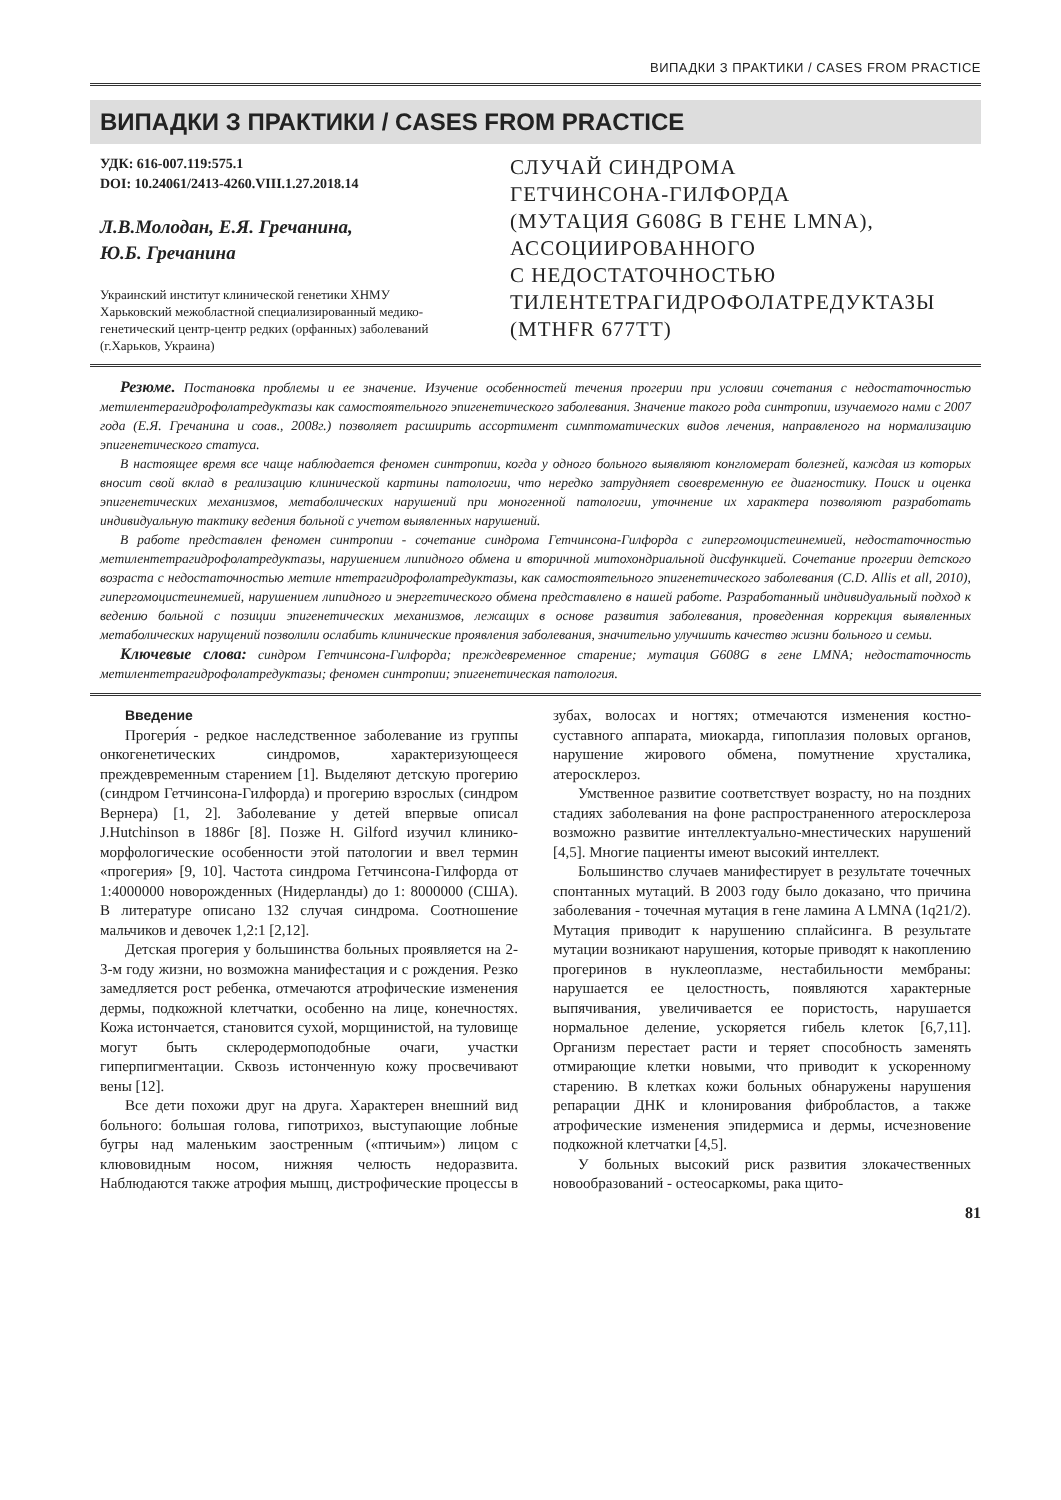ВИПАДКИ З ПРАКТИКИ / CASES FROM PRACTICE
ВИПАДКИ З ПРАКТИКИ / CASES FROM PRACTICE
УДК: 616-007.119:575.1
DOI: 10.24061/2413-4260.VIII.1.27.2018.14
Л.В.Молодан, Е.Я. Гречанина,
Ю.Б. Гречанина
Украинский институт клинической генетики ХНМУ
Харьковский межобластной специализированный медико-генетический центр-центр редких (орфанных) заболеваний
(г.Харьков, Украина)
СЛУЧАЙ СИНДРОМА
ГЕТЧИНСОНА-ГИЛФОРДА
(МУТАЦИЯ G608G В ГЕНЕ LMNA),
АССОЦИИРОВАННОГО
С НЕДОСТАТОЧНОСТЬЮ
ТИЛЕНТЕТРАГИДРОФОЛАТРЕДУКТАЗЫ
(MTHFR 677TT)
Резюме. Постановка проблемы и ее значение. Изучение особенностей течения прогерии при условии сочетания с недостаточностью метилентерагидрофолатредуктазы как самостоятельного эпигенетического заболевания. Значение такого рода синтропии, изучаемого нами с 2007 года (Е.Я. Гречанина и соав., 2008г.) позволяет расширить ассортимент симптоматических видов лечения, направленого на нормализацию эпигенетического статуса.
В настоящее время все чаще наблюдается феномен синтропии, когда у одного больного выявляют конгломерат болезней, каждая из которых вносит свой вклад в реализацию клинической картины патологии, что нередко затрудняет своевременную ее диагностику. Поиск и оценка эпигенетических механизмов, метаболических нарушений при моногенной патологии, уточнение их характера позволяют разработать индивидуальную тактику ведения больной с учетом выявленных нарушений.
В работе представлен феномен синтропии - сочетание синдрома Гетчинсона-Гилфорда с гипергомоцистеинемией, недостаточностью метилентетрагидрофолатредуктазы, нарушением липидного обмена и вторичной митохондриальной дисфункцией. Сочетание прогерии детского возраста с недостаточностью метиле нтетрагидрофолатредуктазы, как самостоятельного эпигенетического заболевания (C.D. Allis et all, 2010), гипергомоцистеинемией, нарушением липидного и энергетического обмена представлено в нашей работе. Разработанный индивидуальный подход к ведению больной с позиции эпигенетических механизмов, лежащих в основе развития заболевания, проведенная коррекция выявленных метаболических нарущений позволили ослабить клинические проявления заболевания, значительно улучшить качество жизни больного и семьи.
Ключевые слова: синдром Гетчинсона-Гилфорда; преждевременное старение; мутация G608G в гене LMNA; недостаточность метилентетрагидрофолатредуктазы; феномен синтропии; эпигенетическая патология.
Введение
Прогери́я - редкое наследственное заболевание из группы онкогенетических синдромов, характеризующееся преждевременным старением [1]. Выделяют детскую прогерию (синдром Гетчинсона-Гилфорда) и прогерию взрослых (синдром Вернера) [1, 2]. Заболевание у детей впервые описал J.Hutchinson в 1886г [8]. Позже H. Gilford изучил клинико-морфологические особенности этой патологии и ввел термин «прогерия» [9, 10]. Частота синдрома Гетчинсона-Гилфорда от 1:4000000 новорожденных (Нидерланды) до 1: 8000000 (США). В литературе описано 132 случая синдрома. Соотношение мальчиков и девочек 1,2:1 [2,12].
Детская прогерия у большинства больных проявляется на 2-3-м году жизни, но возможна манифестация и с рождения. Резко замедляется рост ребенка, отмечаются атрофические изменения дермы, подкожной клетчатки, особенно на лице, конечностях. Кожа истончается, становится сухой, морщинистой, на туловище могут быть склеродермоподобные очаги, участки гиперпигментации. Сквозь истонченную кожу просвечивают вены [12].
Все дети похожи друг на друга. Характерен внешний вид больного: большая голова, гипотрихоз, выступающие лобные бугры над маленьким заостренным («птичьим») лицом с клювовидным носом, нижняя челюсть недоразвита. Наблюдаются также атрофия мышц, дистрофические процессы в зубах, волосах и ногтях; отмечаются изменения костно-суставного аппарата, миокарда, гипоплазия половых органов, нарушение жирового обмена, помутнение хрусталика, атеросклероз.
Умственное развитие соответствует возрасту, но на поздних стадиях заболевания на фоне распространенного атеросклероза возможно развитие интеллектуально-мнестических нарушений [4,5]. Многие пациенты имеют высокий интеллект.
Большинство случаев манифестирует в результате точечных спонтанных мутаций. В 2003 году было доказано, что причина заболевания - точечная мутация в гене ламина A LMNA (1q21/2). Мутация приводит к нарушению сплайсинга. В результате мутации возникают нарушения, которые приводят к накоплению прогеринов в нуклеоплазме, нестабильности мембраны: нарушается ее целостность, появляются характерные выпячивания, увеличивается ее пористость, нарушается нормальное деление, ускоряется гибель клеток [6,7,11]. Организм перестает расти и теряет способность заменять отмирающие клетки новыми, что приводит к ускоренному старению. В клетках кожи больных обнаружены нарушения репарации ДНК и клонирования фибробластов, а также атрофические изменения эпидермиса и дермы, исчезновение подкожной клетчатки [4,5].
У больных высокий риск развития злокачественных новообразований - остеосаркомы, рака щито-
81